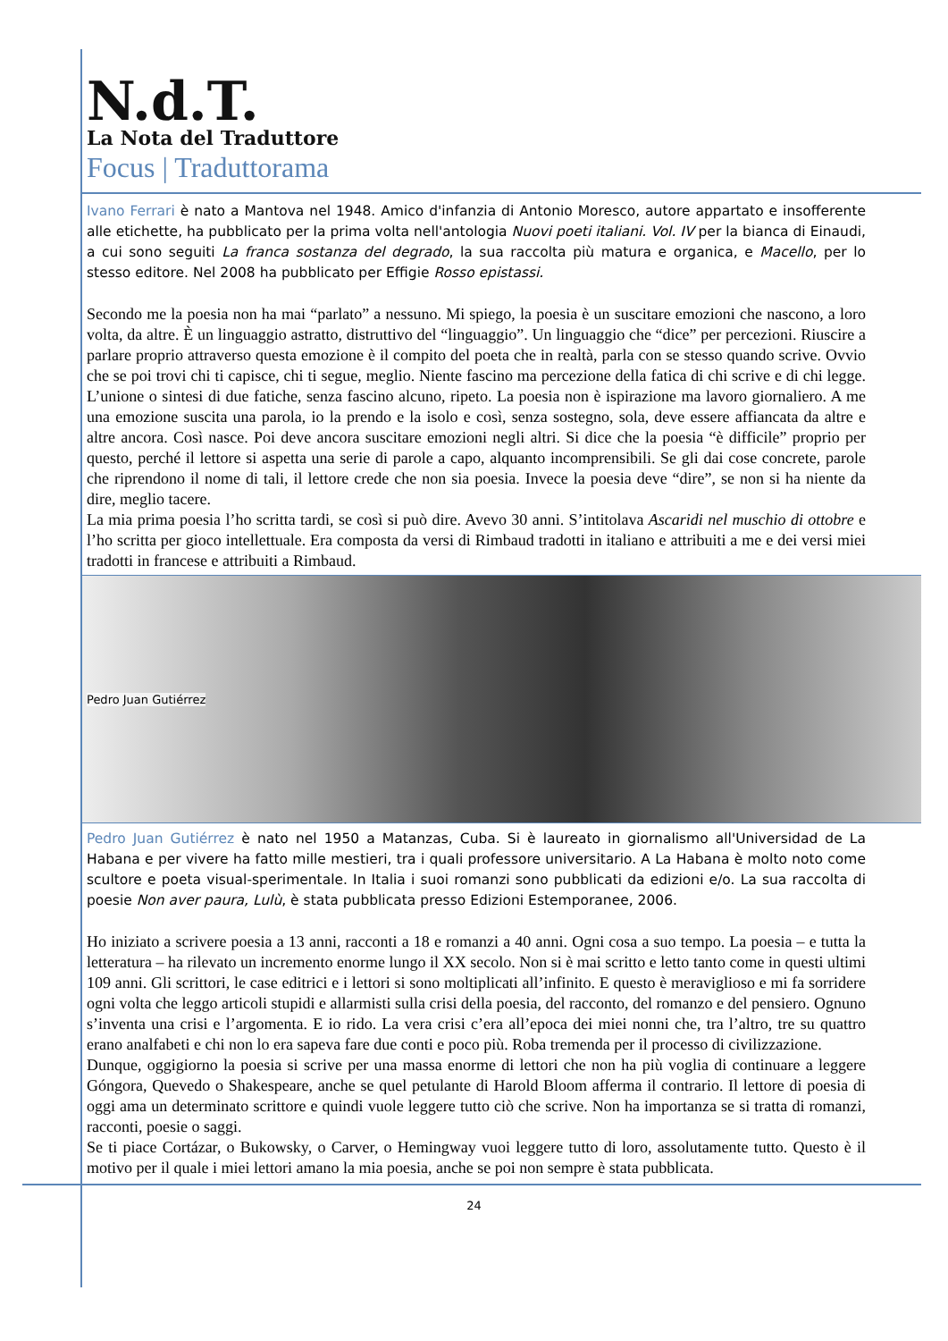N.d.T.
La Nota del Traduttore
Focus | Traduttorama
Ivano Ferrari è nato a Mantova nel 1948. Amico d'infanzia di Antonio Moresco, autore appartato e insofferente alle etichette, ha pubblicato per la prima volta nell'antologia Nuovi poeti italiani. Vol. IV per la bianca di Einaudi, a cui sono seguiti La franca sostanza del degrado, la sua raccolta più matura e organica, e Macello, per lo stesso editore. Nel 2008 ha pubblicato per Effigie Rosso epistassi.
Secondo me la poesia non ha mai “parlato” a nessuno. Mi spiego, la poesia è un suscitare emozioni che nascono, a loro volta, da altre. È un linguaggio astratto, distruttivo del “linguaggio”. Un linguaggio che “dice” per percezioni. Riuscire a parlare proprio attraverso questa emozione è il compito del poeta che in realtà, parla con se stesso quando scrive. Ovvio che se poi trovi chi ti capisce, chi ti segue, meglio. Niente fascino ma percezione della fatica di chi scrive e di chi legge. L’unione o sintesi di due fatiche, senza fascino alcuno, ripeto. La poesia non è ispirazione ma lavoro giornaliero. A me una emozione suscita una parola, io la prendo e la isolo e così, senza sostegno, sola, deve essere affiancata da altre e altre ancora. Così nasce. Poi deve ancora suscitare emozioni negli altri. Si dice che la poesia “è difficile” proprio per questo, perché il lettore si aspetta una serie di parole a capo, alquanto incomprensibili. Se gli dai cose concrete, parole che riprendono il nome di tali, il lettore crede che non sia poesia. Invece la poesia deve “dire”, se non si ha niente da dire, meglio tacere.
La mia prima poesia l’ho scritta tardi, se così si può dire. Avevo 30 anni. S’intitolava Ascaridi nel muschio di ottobre e l’ho scritta per gioco intellettuale. Era composta da versi di Rimbaud tradotti in italiano e attribuiti a me e dei versi miei tradotti in francese e attribuiti a Rimbaud.
Pedro Juan Gutiérrez
Pedro Juan Gutiérrez è nato nel 1950 a Matanzas, Cuba. Si è laureato in giornalismo all'Universidad de La Habana e per vivere ha fatto mille mestieri, tra i quali professore universitario. A La Habana è molto noto come scultore e poeta visual-sperimentale. In Italia i suoi romanzi sono pubblicati da edizioni e/o. La sua raccolta di poesie Non aver paura, Lulù, è stata pubblicata presso Edizioni Estemporanee, 2006.
Ho iniziato a scrivere poesia a 13 anni, racconti a 18 e romanzi a 40 anni. Ogni cosa a suo tempo. La poesia – e tutta la letteratura – ha rilevato un incremento enorme lungo il XX secolo. Non si è mai scritto e letto tanto come in questi ultimi 109 anni. Gli scrittori, le case editrici e i lettori si sono moltiplicati all’infinito. E questo è meraviglioso e mi fa sorridere ogni volta che leggo articoli stupidi e allarmisti sulla crisi della poesia, del racconto, del romanzo e del pensiero. Ognuno s’inventa una crisi e l’argomenta. E io rido. La vera crisi c’era all’epoca dei miei nonni che, tra l’altro, tre su quattro erano analfabeti e chi non lo era sapeva fare due conti e poco più. Roba tremenda per il processo di civilizzazione.
Dunque, oggigiorno la poesia si scrive per una massa enorme di lettori che non ha più voglia di continuare a leggere Góngora, Quevedo o Shakespeare, anche se quel petulante di Harold Bloom afferma il contrario. Il lettore di poesia di oggi ama un determinato scrittore e quindi vuole leggere tutto ciò che scrive. Non ha importanza se si tratta di romanzi, racconti, poesie o saggi.
Se ti piace Cortázar, o Bukowsky, o Carver, o Hemingway vuoi leggere tutto di loro, assolutamente tutto. Questo è il motivo per il quale i miei lettori amano la mia poesia, anche se poi non sempre è stata pubblicata.
24